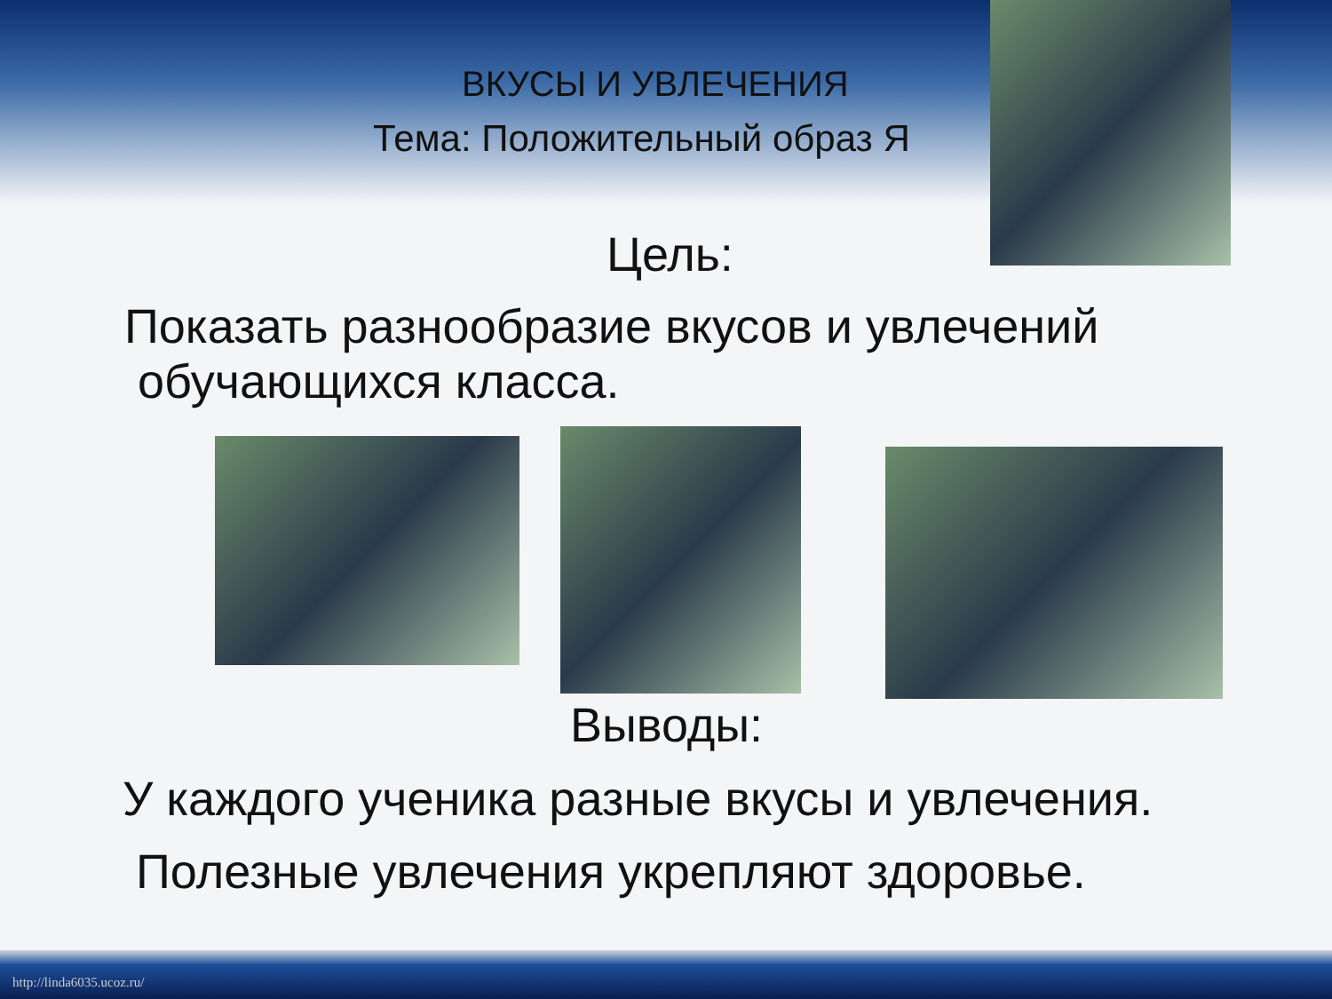ВКУСЫ И УВЛЕЧЕНИЯ
Тема: Положительный образ Я
Цель:
Показать разнообразие вкусов и увлечений
обучающихся класса.
Выводы:
У каждого ученика разные вкусы и увлечения.
Полезные увлечения укрепляют здоровье.
http://linda6035.ucoz.ru/